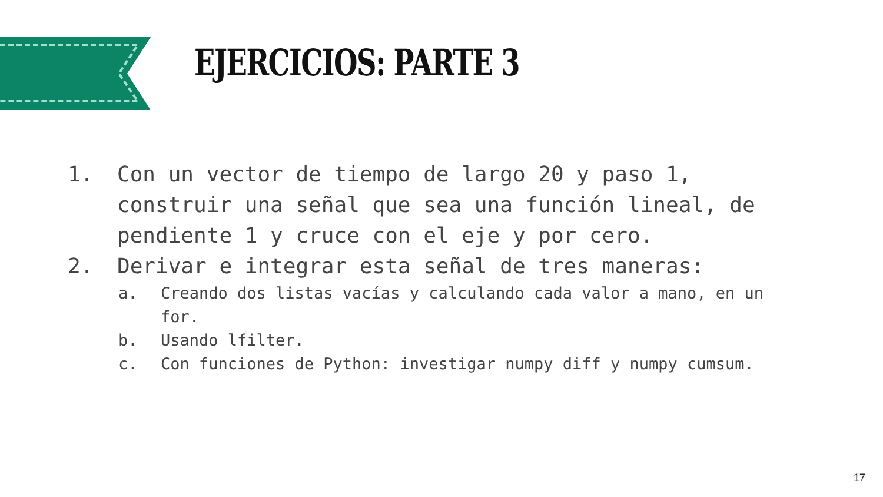EJERCICIOS: PARTE 3
1. Con un vector de tiempo de largo 20 y paso 1, construir una señal que sea una función lineal, de pendiente 1 y cruce con el eje y por cero.
2. Derivar e integrar esta señal de tres maneras:
a. Creando dos listas vacías y calculando cada valor a mano, en un for.
b. Usando lfilter.
c. Con funciones de Python: investigar numpy diff y numpy cumsum.
17